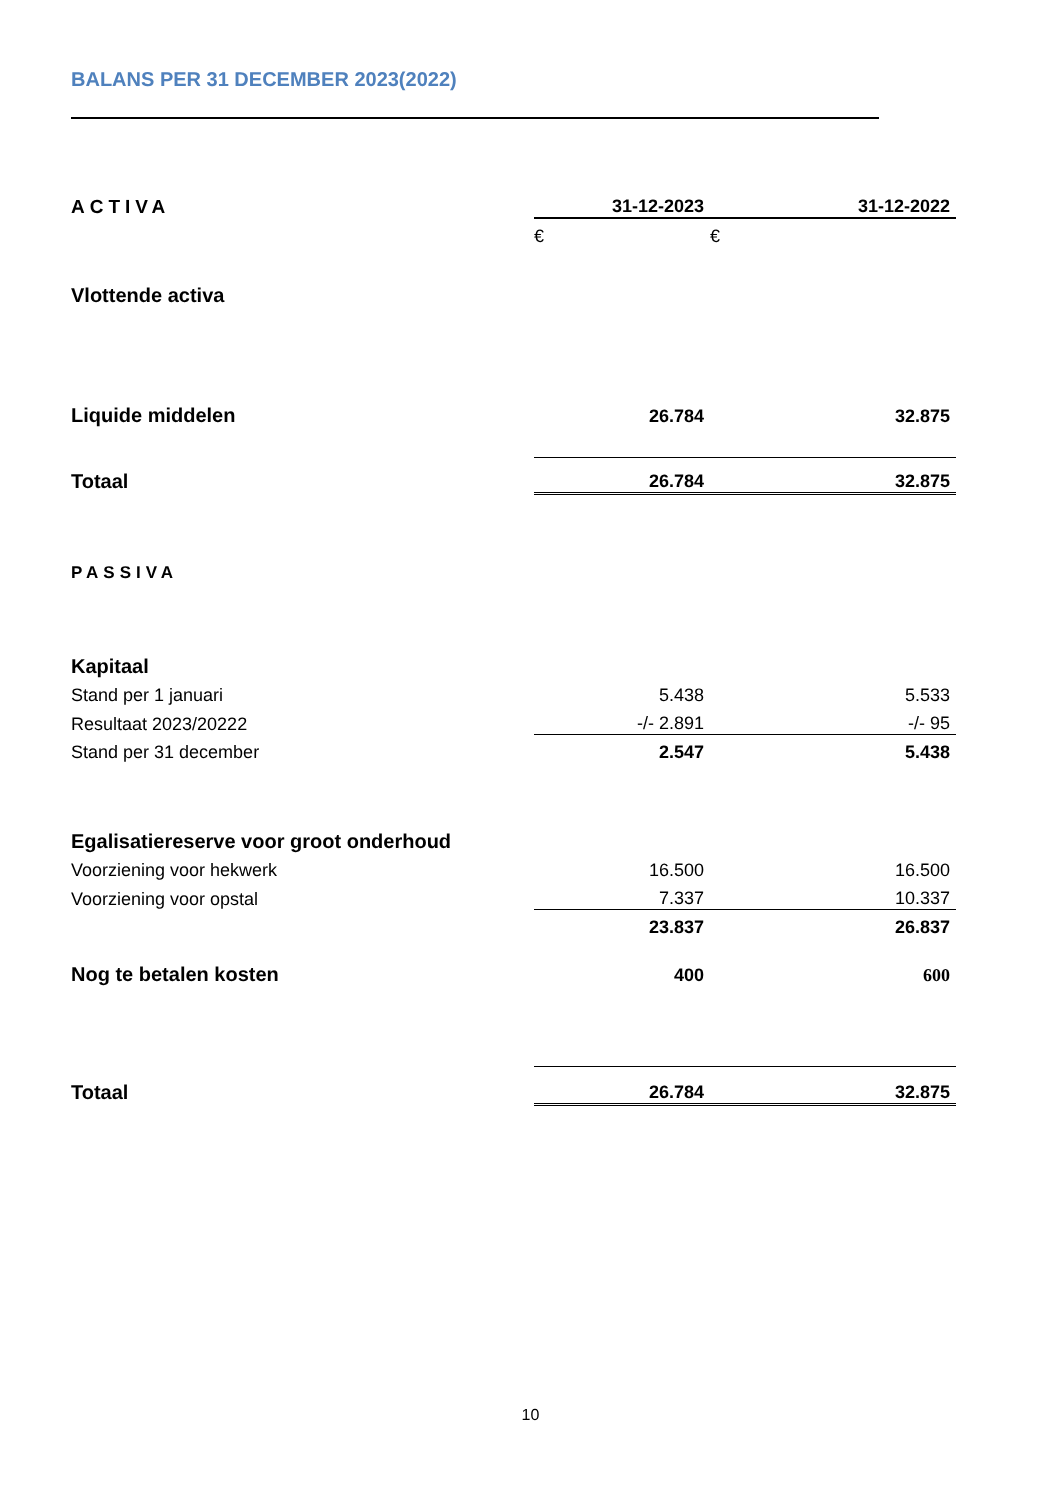BALANS PER 31 DECEMBER 2023(2022)
| ACTIVA | 31-12-2023 | | 31-12-2022 |
| | € | € | |
| Vlottende activa | | | |
| Liquide middelen | 26.784 | | 32.875 |
| Totaal | 26.784 | | 32.875 |
| PASSIVA | | | |
| Kapitaal | | | |
| Stand per 1 januari | 5.438 | | 5.533 |
| Resultaat 2023/20222 | -/- 2.891 | | -/- 95 |
| Stand per 31 december | 2.547 | | 5.438 |
| Egalisatiereserve voor groot onderhoud | | | |
| Voorziening voor hekwerk | 16.500 | | 16.500 |
| Voorziening voor opstal | 7.337 | | 10.337 |
| | 23.837 | | 26.837 |
| Nog te betalen kosten | 400 | | 600 |
| Totaal | 26.784 | | 32.875 |
10